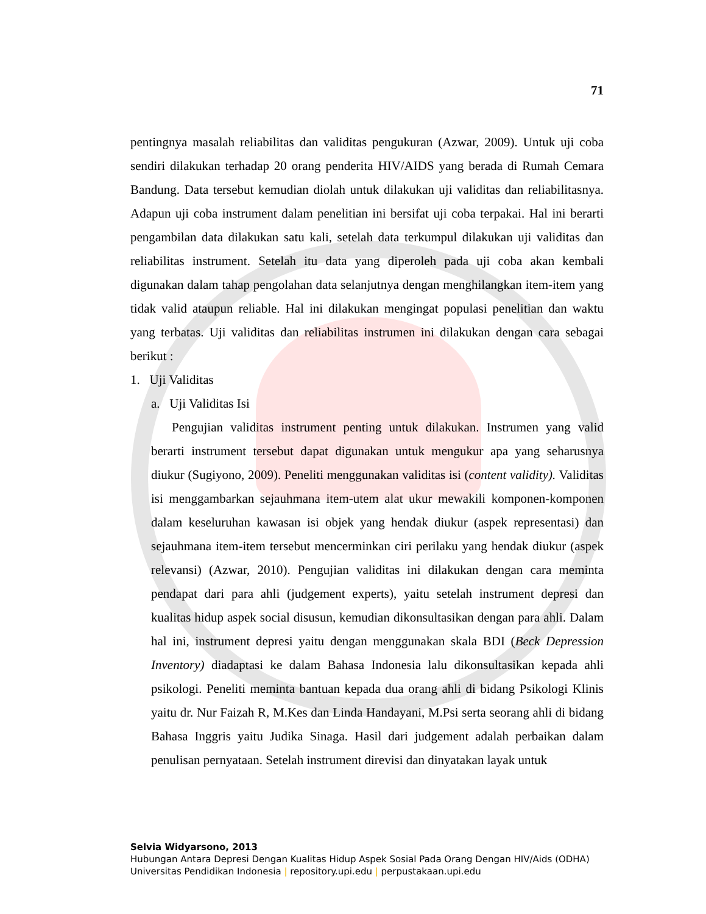71
pentingnya masalah reliabilitas dan validitas pengukuran (Azwar, 2009). Untuk uji coba sendiri dilakukan terhadap 20 orang penderita HIV/AIDS yang berada di Rumah Cemara Bandung. Data tersebut kemudian diolah untuk dilakukan uji validitas dan reliabilitasnya. Adapun uji coba instrument dalam penelitian ini bersifat uji coba terpakai. Hal ini berarti pengambilan data dilakukan satu kali, setelah data terkumpul dilakukan uji validitas dan reliabilitas instrument. Setelah itu data yang diperoleh pada uji coba akan kembali digunakan dalam tahap pengolahan data selanjutnya dengan menghilangkan item-item yang tidak valid ataupun reliable. Hal ini dilakukan mengingat populasi penelitian dan waktu yang terbatas. Uji validitas dan reliabilitas instrumen ini dilakukan dengan cara sebagai berikut :
1. Uji Validitas
a. Uji Validitas Isi
Pengujian validitas instrument penting untuk dilakukan. Instrumen yang valid berarti instrument tersebut dapat digunakan untuk mengukur apa yang seharusnya diukur (Sugiyono, 2009). Peneliti menggunakan validitas isi (content validity). Validitas isi menggambarkan sejauhmana item-utem alat ukur mewakili komponen-komponen dalam keseluruhan kawasan isi objek yang hendak diukur (aspek representasi) dan sejauhmana item-item tersebut mencerminkan ciri perilaku yang hendak diukur (aspek relevansi) (Azwar, 2010). Pengujian validitas ini dilakukan dengan cara meminta pendapat dari para ahli (judgement experts), yaitu setelah instrument depresi dan kualitas hidup aspek social disusun, kemudian dikonsultasikan dengan para ahli. Dalam hal ini, instrument depresi yaitu dengan menggunakan skala BDI (Beck Depression Inventory) diadaptasi ke dalam Bahasa Indonesia lalu dikonsultasikan kepada ahli psikologi. Peneliti meminta bantuan kepada dua orang ahli di bidang Psikologi Klinis yaitu dr. Nur Faizah R, M.Kes dan Linda Handayani, M.Psi serta seorang ahli di bidang Bahasa Inggris yaitu Judika Sinaga. Hasil dari judgement adalah perbaikan dalam penulisan pernyataan. Setelah instrument direvisi dan dinyatakan layak untuk
Selvia Widyarsono, 2013
Hubungan Antara Depresi Dengan Kualitas Hidup Aspek Sosial Pada Orang Dengan HIV/Aids (ODHA)
Universitas Pendidikan Indonesia | repository.upi.edu | perpustakaan.upi.edu